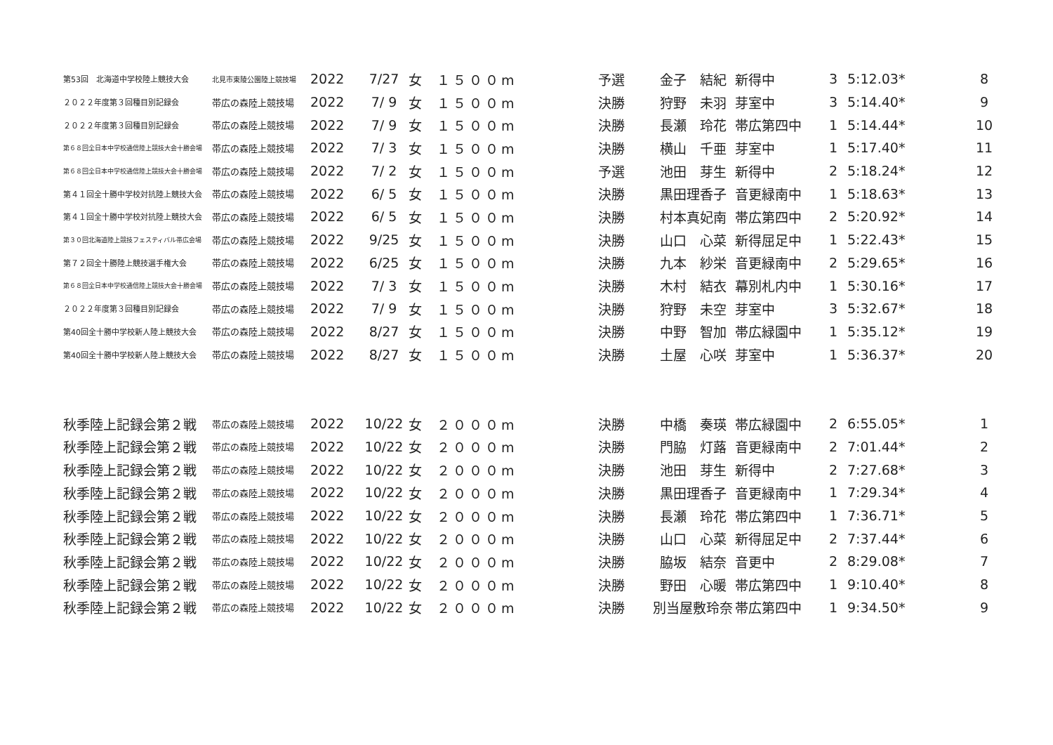| 第53回 北海道中学校陸上競技大会 | 北見市東陵公園陸上競技場 | 2022 | 7/27 | 女 | １５００m | 予選 | 金子 結紀 | 新得中 | 3 | 5:12.03* | 8 |
| ２０２２年度第３回種目別記録会 | 帯広の森陸上競技場 | 2022 | 7/ 9 | 女 | １５００m | 決勝 | 狩野 未羽 | 芽室中 | 3 | 5:14.40* | 9 |
| ２０２２年度第３回種目別記録会 | 帯広の森陸上競技場 | 2022 | 7/ 9 | 女 | １５００m | 決勝 | 長瀬 玲花 | 帯広第四中 | 1 | 5:14.44* | 10 |
| 第６８回全日本中学校通信陸上競技大会十勝会場 | 帯広の森陸上競技場 | 2022 | 7/ 3 | 女 | １５００m | 決勝 | 横山 千亜 | 芽室中 | 1 | 5:17.40* | 11 |
| 第６８回全日本中学校通信陸上競技大会十勝会場 | 帯広の森陸上競技場 | 2022 | 7/ 2 | 女 | １５００m | 予選 | 池田 芽生 | 新得中 | 2 | 5:18.24* | 12 |
| 第４１回全十勝中学校対抗陸上競技大会 | 帯広の森陸上競技場 | 2022 | 6/ 5 | 女 | １５００m | 決勝 | 黒田理香子 | 音更緑南中 | 1 | 5:18.63* | 13 |
| 第４１回全十勝中学校対抗陸上競技大会 | 帯広の森陸上競技場 | 2022 | 6/ 5 | 女 | １５００m | 決勝 | 村本真妃南 | 帯広第四中 | 2 | 5:20.92* | 14 |
| 第３０回北海道陸上競技フェスティバル帯広会場 | 帯広の森陸上競技場 | 2022 | 9/25 | 女 | １５００m | 決勝 | 山口 心菜 | 新得屈足中 | 1 | 5:22.43* | 15 |
| 第７２回全十勝陸上競技選手権大会 | 帯広の森陸上競技場 | 2022 | 6/25 | 女 | １５００m | 決勝 | 九本 紗栄 | 音更緑南中 | 2 | 5:29.65* | 16 |
| 第６８回全日本中学校通信陸上競技大会十勝会場 | 帯広の森陸上競技場 | 2022 | 7/ 3 | 女 | １５００m | 決勝 | 木村 結衣 | 幕別札内中 | 1 | 5:30.16* | 17 |
| ２０２２年度第３回種目別記録会 | 帯広の森陸上競技場 | 2022 | 7/ 9 | 女 | １５００m | 決勝 | 狩野 未空 | 芽室中 | 3 | 5:32.67* | 18 |
| 第40回全十勝中学校新人陸上競技大会 | 帯広の森陸上競技場 | 2022 | 8/27 | 女 | １５００m | 決勝 | 中野 智加 | 帯広緑園中 | 1 | 5:35.12* | 19 |
| 第40回全十勝中学校新人陸上競技大会 | 帯広の森陸上競技場 | 2022 | 8/27 | 女 | １５００m | 決勝 | 土屋 心咲 | 芽室中 | 1 | 5:36.37* | 20 |
| 秋季陸上記録会第２戦 | 帯広の森陸上競技場 | 2022 | 10/22 | 女 | ２０００m | 決勝 | 中橋 奏瑛 | 帯広緑園中 | 2 | 6:55.05* | 1 |
| 秋季陸上記録会第２戦 | 帯広の森陸上競技場 | 2022 | 10/22 | 女 | ２０００m | 決勝 | 門脇 灯蕗 | 音更緑南中 | 2 | 7:01.44* | 2 |
| 秋季陸上記録会第２戦 | 帯広の森陸上競技場 | 2022 | 10/22 | 女 | ２０００m | 決勝 | 池田 芽生 | 新得中 | 2 | 7:27.68* | 3 |
| 秋季陸上記録会第２戦 | 帯広の森陸上競技場 | 2022 | 10/22 | 女 | ２０００m | 決勝 | 黒田理香子 | 音更緑南中 | 1 | 7:29.34* | 4 |
| 秋季陸上記録会第２戦 | 帯広の森陸上競技場 | 2022 | 10/22 | 女 | ２０００m | 決勝 | 長瀬 玲花 | 帯広第四中 | 1 | 7:36.71* | 5 |
| 秋季陸上記録会第２戦 | 帯広の森陸上競技場 | 2022 | 10/22 | 女 | ２０００m | 決勝 | 山口 心菜 | 新得屈足中 | 2 | 7:37.44* | 6 |
| 秋季陸上記録会第２戦 | 帯広の森陸上競技場 | 2022 | 10/22 | 女 | ２０００m | 決勝 | 脇坂 結奈 | 音更中 | 2 | 8:29.08* | 7 |
| 秋季陸上記録会第２戦 | 帯広の森陸上競技場 | 2022 | 10/22 | 女 | ２０００m | 決勝 | 野田 心暖 | 帯広第四中 | 1 | 9:10.40* | 8 |
| 秋季陸上記録会第２戦 | 帯広の森陸上競技場 | 2022 | 10/22 | 女 | ２０００m | 決勝 | 別当屋敷玲奈 | 帯広第四中 | 1 | 9:34.50* | 9 |